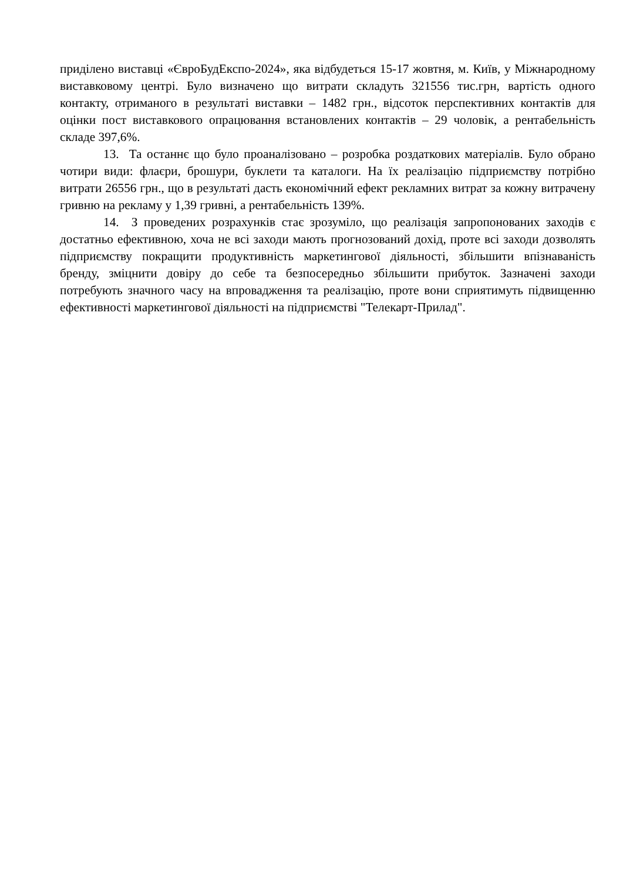приділено виставці «ЄвроБудЕкспо-2024», яка відбудеться 15-17 жовтня, м. Київ, у Міжнародному виставковому центрі. Було визначено що витрати складуть 321556 тис.грн, вартість одного контакту, отриманого в результаті виставки – 1482 грн., відсоток перспективних контактів для оцінки пост виставкового опрацювання встановлених контактів – 29 чоловік, а рентабельність складе 397,6%.
13. Та останнє що було проаналізовано – розробка роздаткових матеріалів. Було обрано чотири види: флаєри, брошури, буклети та каталоги. На їх реалізацію підприємству потрібно витрати 26556 грн., що в результаті дасть економічний ефект рекламних витрат за кожну витрачену гривню на рекламу у 1,39 гривні, а рентабельність 139%.
14. З проведених розрахунків стає зрозуміло, що реалізація запропонованих заходів є достатньо ефективною, хоча не всі заходи мають прогнозований дохід, проте всі заходи дозволять підприємству покращити продуктивність маркетингової діяльності, збільшити впізнаваність бренду, зміцнити довіру до себе та безпосередньо збільшити прибуток. Зазначені заходи потребують значного часу на впровадження та реалізацію, проте вони сприятимуть підвищенню ефективності маркетингової діяльності на підприємстві "Телекарт-Прилад".